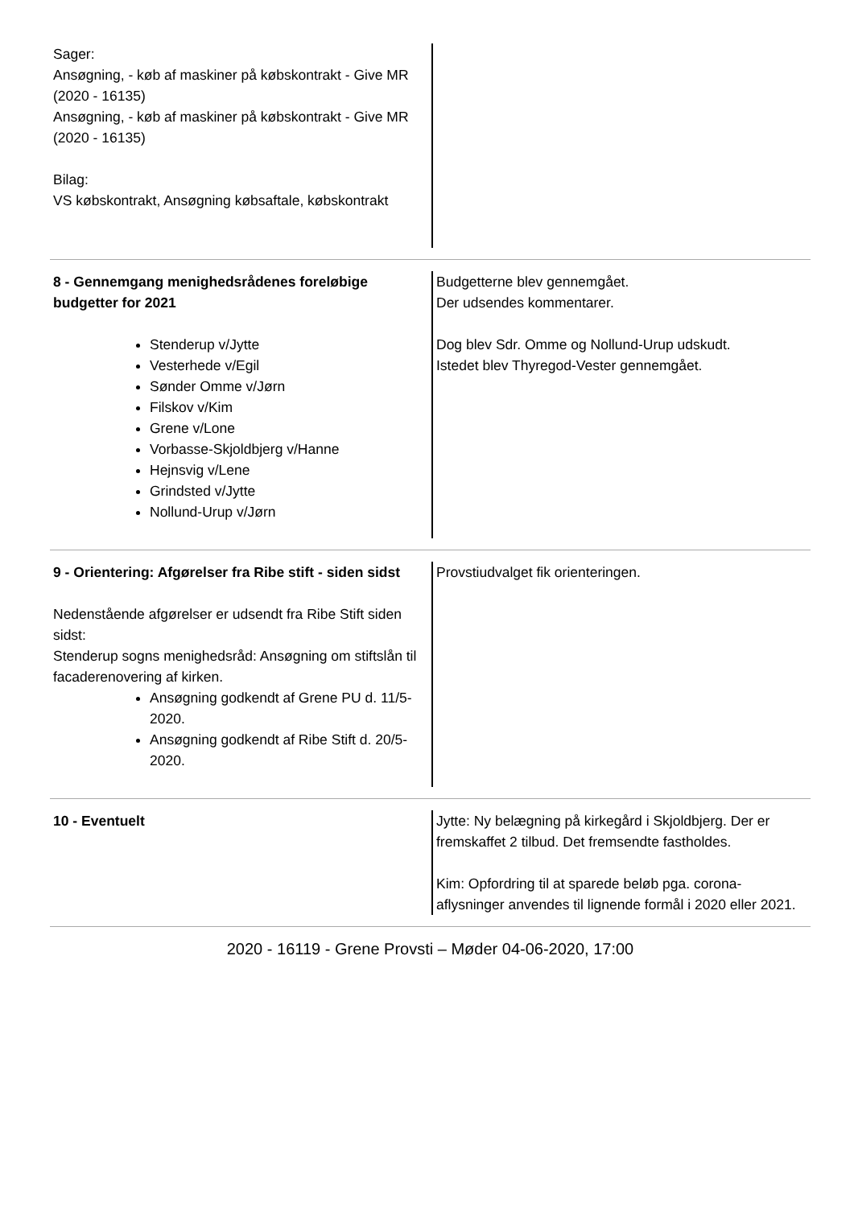Sager:
Ansøgning, - køb af maskiner på købskontrakt - Give MR (2020 - 16135)
Ansøgning, - køb af maskiner på købskontrakt - Give MR (2020 - 16135)
Bilag:
VS købskontrakt, Ansøgning købsaftale, købskontrakt
8 - Gennemgang menighedsrådenes foreløbige budgetter for 2021
Stenderup v/Jytte
Vesterhede v/Egil
Sønder Omme v/Jørn
Filskov v/Kim
Grene v/Lone
Vorbasse-Skjoldbjerg v/Hanne
Hejnsvig v/Lene
Grindsted v/Jytte
Nollund-Urup v/Jørn
Budgetterne blev gennemgået.
Der udsendes kommentarer.
Dog blev Sdr. Omme og Nollund-Urup udskudt.
Istedet blev Thyregod-Vester gennemgået.
9 - Orientering: Afgørelser fra Ribe stift - siden sidst
Nedenstående afgørelser er udsendt fra Ribe Stift siden sidst:
Stenderup sogns menighedsråd: Ansøgning om stiftslån til facaderenovering af kirken.
Ansøgning godkendt af Grene PU d. 11/5-2020.
Ansøgning godkendt af Ribe Stift d. 20/5-2020.
Provstiudvalget fik orienteringen.
10 - Eventuelt Jytte: Ny belægning på kirkegård i Skjoldbjerg. Der er fremskaffet 2 tilbud. Det fremsendte fastholdes.
Kim: Opfordring til at sparede beløb pga. corona-aflysninger anvendes til lignende formål i 2020 eller 2021.
2020 - 16119 - Grene Provsti – Møder 04-06-2020, 17:00